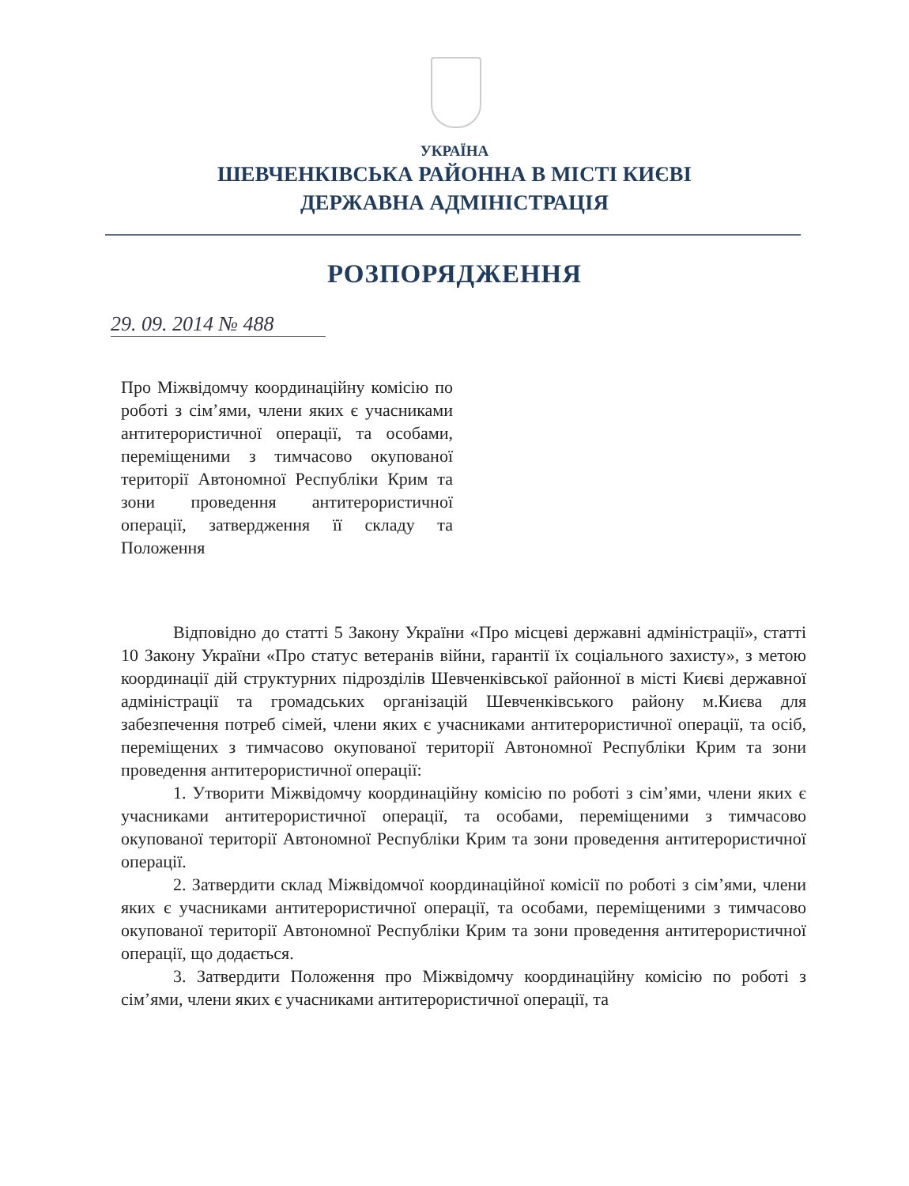УКРАЇНА
ШЕВЧЕНКІВСЬКА РАЙОННА В МІСТІ КИЄВІ
ДЕРЖАВНА АДМІНІСТРАЦІЯ
РОЗПОРЯДЖЕННЯ
29. 09. 2014 № 488
Про Міжвідомчу координаційну комісію по роботі з сім’ями, члени яких є учасниками антитерористичної операції, та особами, переміщеними з тимчасово окупованої території Автономної Республіки Крим та зони проведення антитерористичної операції, затвердження її складу та Положення
Відповідно до статті 5 Закону України «Про місцеві державні адміністрації», статті 10 Закону України «Про статус ветеранів війни, гарантії їх соціального захисту», з метою координації дій структурних підрозділів Шевченківської районної в місті Києві державної адміністрації та громадських організацій Шевченківського району м.Києва для забезпечення потреб сімей, члени яких є учасниками антитерористичної операції, та осіб, переміщених з тимчасово окупованої території Автономної Республіки Крим та зони проведення антитерористичної операції:
1. Утворити Міжвідомчу координаційну комісію по роботі з сім’ями, члени яких є учасниками антитерористичної операції, та особами, переміщеними з тимчасово окупованої території Автономної Республіки Крим та зони проведення антитерористичної операції.
2. Затвердити склад Міжвідомчої координаційної комісії по роботі з сім’ями, члени яких є учасниками антитерористичної операції, та особами, переміщеними з тимчасово окупованої території Автономної Республіки Крим та зони проведення антитерористичної операції, що додається.
3. Затвердити Положення про Міжвідомчу координаційну комісію по роботі з сім’ями, члени яких є учасниками антитерористичної операції, та